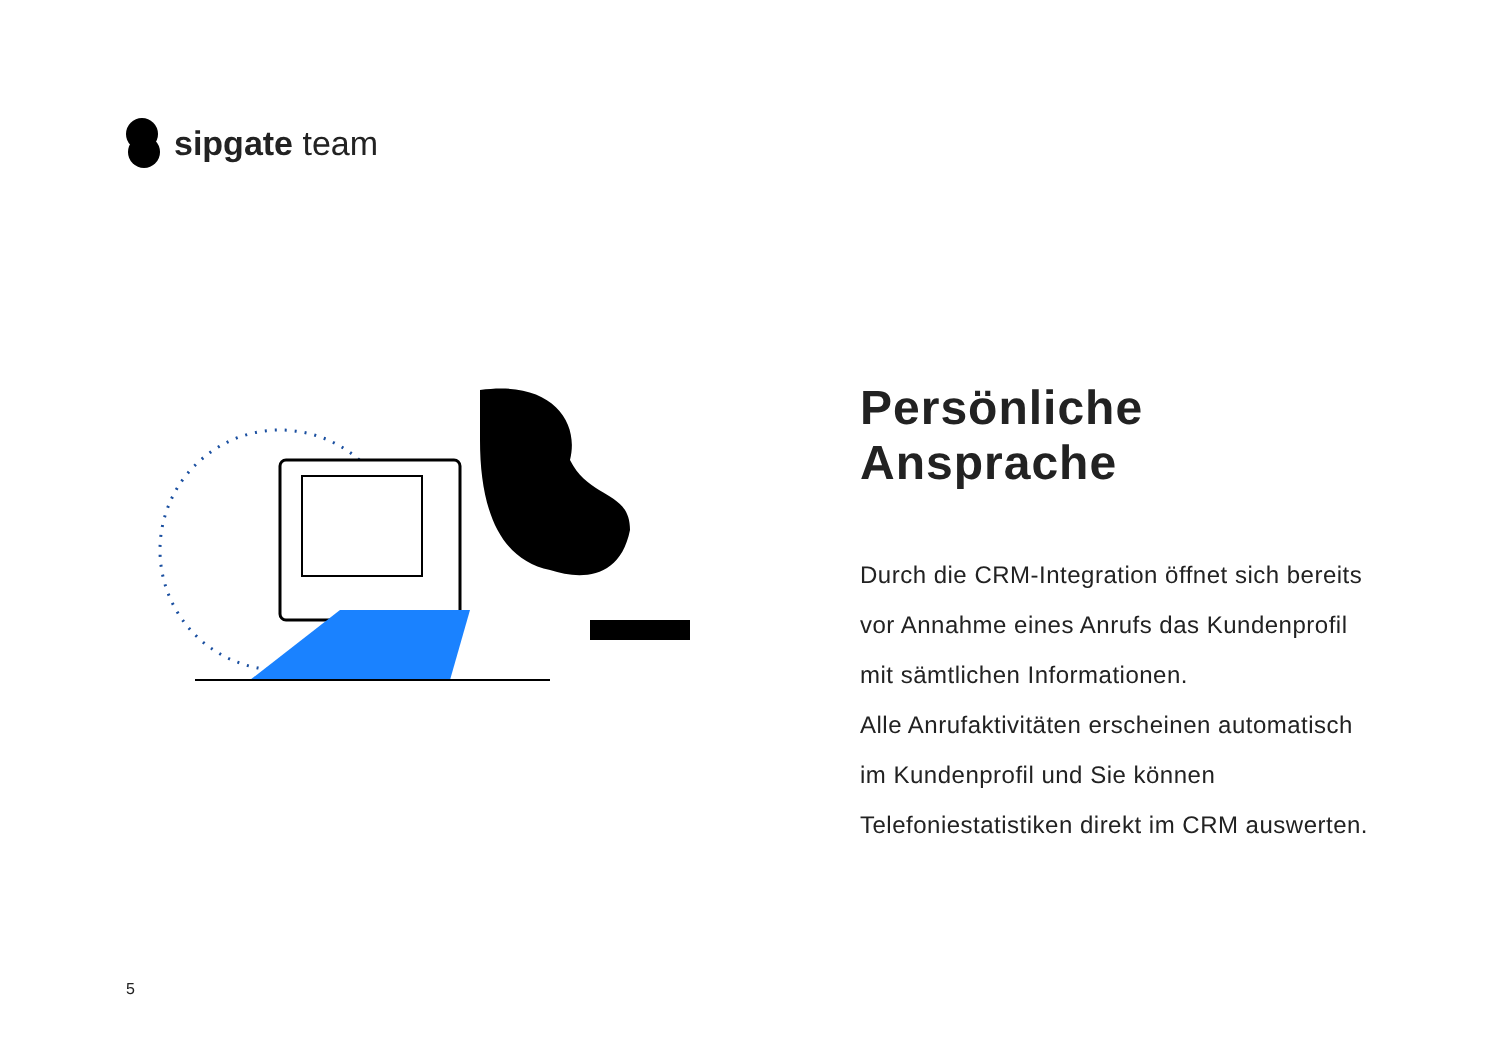sipgate team
Persönliche Ansprache
Durch die CRM-Integration öffnet sich bereits vor Annahme eines Anrufs das Kundenprofil mit sämtlichen Informationen.
Alle Anrufaktivitäten erscheinen automatisch im Kundenprofil und Sie können Telefoniestatistiken direkt im CRM auswerten.
5